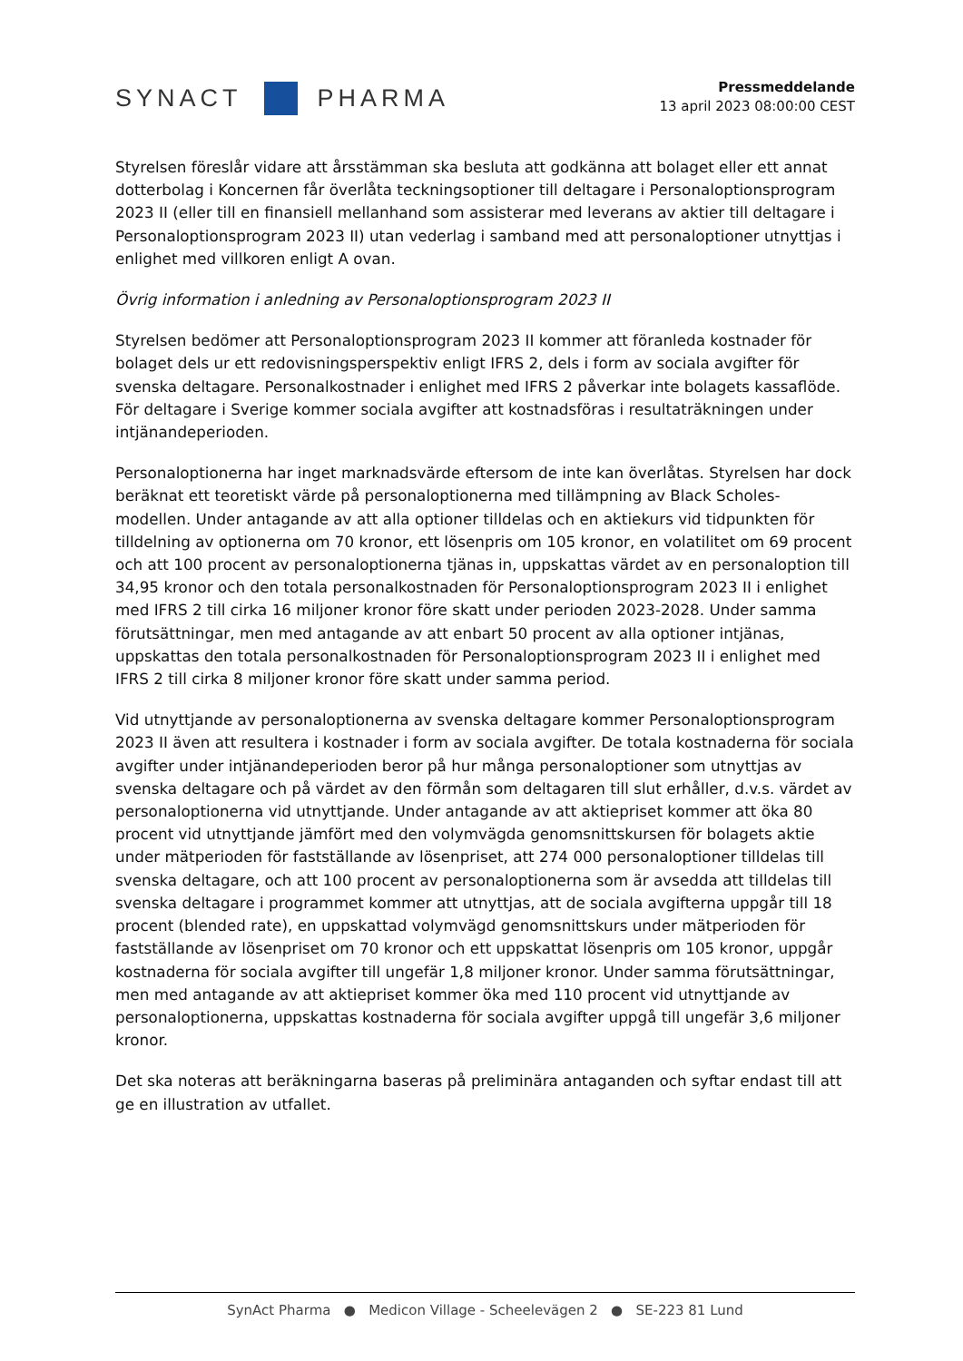SYNACT
PHARMA
Pressmeddelande
13 april 2023 08:00:00 CEST
Styrelsen föreslår vidare att årsstämman ska besluta att godkänna att bolaget eller ett annat dotterbolag i Koncernen får överlåta teckningsoptioner till deltagare i Personaloptionsprogram 2023 II (eller till en finansiell mellanhand som assisterar med leverans av aktier till deltagare i Personaloptionsprogram 2023 II) utan vederlag i samband med att personaloptioner utnyttjas i enlighet med villkoren enligt A ovan.
Övrig information i anledning av Personaloptionsprogram 2023 II
Styrelsen bedömer att Personaloptionsprogram 2023 II kommer att föranleda kostnader för bolaget dels ur ett redovisningsperspektiv enligt IFRS 2, dels i form av sociala avgifter för svenska deltagare. Personalkostnader i enlighet med IFRS 2 påverkar inte bolagets kassaflöde. För deltagare i Sverige kommer sociala avgifter att kostnadsföras i resultaträkningen under intjänandeperioden.
Personaloptionerna har inget marknadsvärde eftersom de inte kan överlåtas. Styrelsen har dock beräknat ett teoretiskt värde på personaloptionerna med tillämpning av Black Scholes-modellen. Under antagande av att alla optioner tilldelas och en aktiekurs vid tidpunkten för tilldelning av optionerna om 70 kronor, ett lösenpris om 105 kronor, en volatilitet om 69 procent och att 100 procent av personaloptionerna tjänas in, uppskattas värdet av en personaloption till 34,95 kronor och den totala personalkostnaden för Personaloptionsprogram 2023 II i enlighet med IFRS 2 till cirka 16 miljoner kronor före skatt under perioden 2023-2028. Under samma förutsättningar, men med antagande av att enbart 50 procent av alla optioner intjänas, uppskattas den totala personalkostnaden för Personaloptionsprogram 2023 II i enlighet med IFRS 2 till cirka 8 miljoner kronor före skatt under samma period.
Vid utnyttjande av personaloptionerna av svenska deltagare kommer Personaloptionsprogram 2023 II även att resultera i kostnader i form av sociala avgifter. De totala kostnaderna för sociala avgifter under intjänandeperioden beror på hur många personaloptioner som utnyttjas av svenska deltagare och på värdet av den förmån som deltagaren till slut erhåller, d.v.s. värdet av personaloptionerna vid utnyttjande. Under antagande av att aktiepriset kommer att öka 80 procent vid utnyttjande jämfört med den volymvägda genomsnittskursen för bolagets aktie under mätperioden för fastställande av lösenpriset, att 274 000 personaloptioner tilldelas till svenska deltagare, och att 100 procent av personaloptionerna som är avsedda att tilldelas till svenska deltagare i programmet kommer att utnyttjas, att de sociala avgifterna uppgår till 18 procent (blended rate), en uppskattad volymvägd genomsnittskurs under mätperioden för fastställande av lösenpriset om 70 kronor och ett uppskattat lösenpris om 105 kronor, uppgår kostnaderna för sociala avgifter till ungefär 1,8 miljoner kronor. Under samma förutsättningar, men med antagande av att aktiepriset kommer öka med 110 procent vid utnyttjande av personaloptionerna, uppskattas kostnaderna för sociala avgifter uppgå till ungefär 3,6 miljoner kronor.
Det ska noteras att beräkningarna baseras på preliminära antaganden och syftar endast till att ge en illustration av utfallet.
SynAct Pharma ● Medicon Village - Scheelevägen 2 ● SE-223 81 Lund